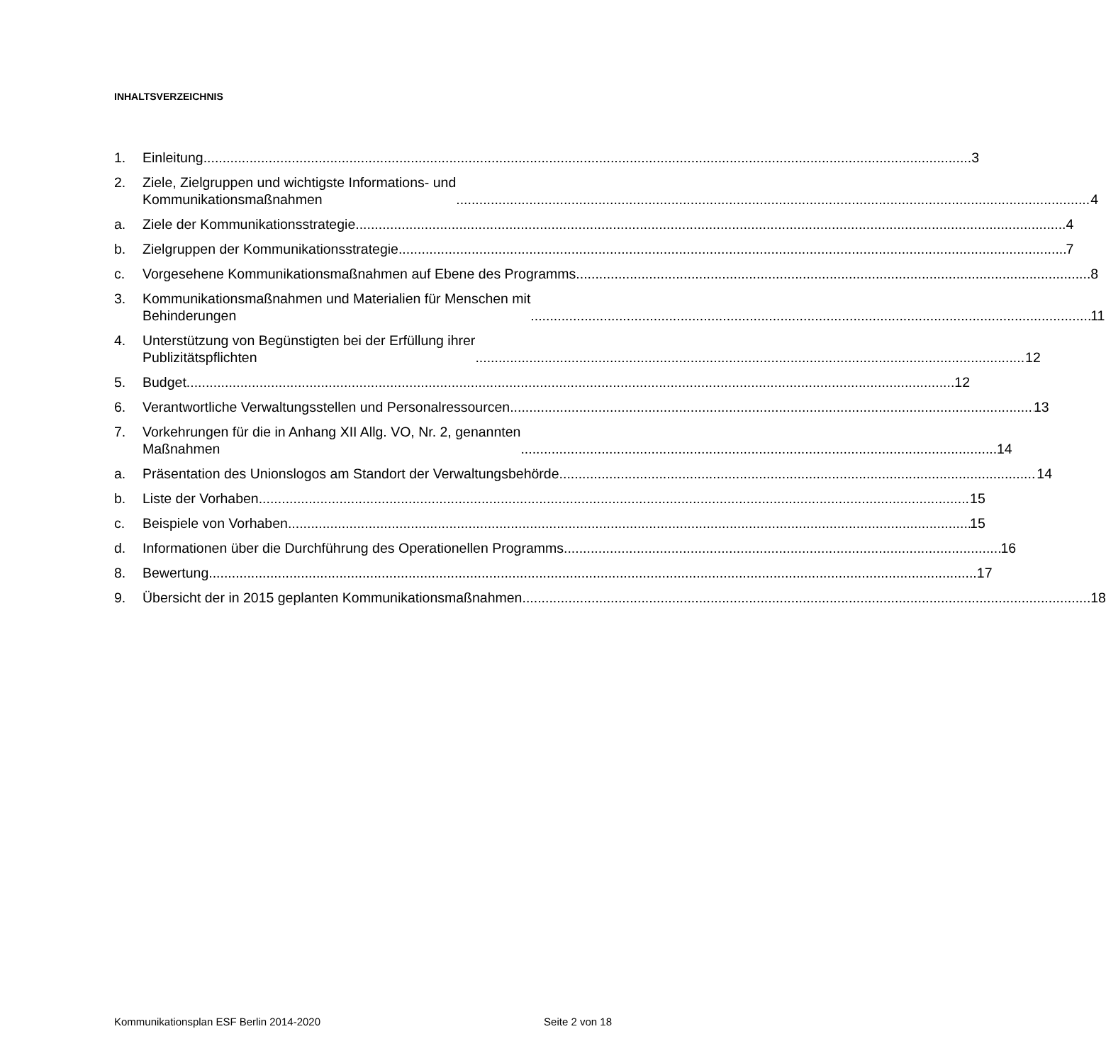INHALTSVERZEICHNIS
1. Einleitung 3
2. Ziele, Zielgruppen und wichtigste Informations- und
Kommunikationsmaßnahmen 4
a. Ziele der Kommunikationsstrategie 4
b. Zielgruppen der Kommunikationsstrategie 7
c. Vorgesehene Kommunikationsmaßnahmen auf Ebene des Programms 8
3. Kommunikationsmaßnahmen und Materialien für Menschen mit
Behinderungen 11
4. Unterstützung von Begünstigten bei der Erfüllung ihrer
Publizitätspflichten 12
5. Budget 12
6. Verantwortliche Verwaltungsstellen und Personalressourcen 13
7. Vorkehrungen für die in Anhang XII Allg. VO, Nr. 2, genannten
Maßnahmen 14
a. Präsentation des Unionslogos am Standort der Verwaltungsbehörde 14
b. Liste der Vorhaben 15
c. Beispiele von Vorhaben 15
d. Informationen über die Durchführung des Operationellen Programms 16
8. Bewertung 17
9. Übersicht der in 2015 geplanten Kommunikationsmaßnahmen 18
Kommunikationsplan ESF Berlin 2014-2020 Seite 2 von 18